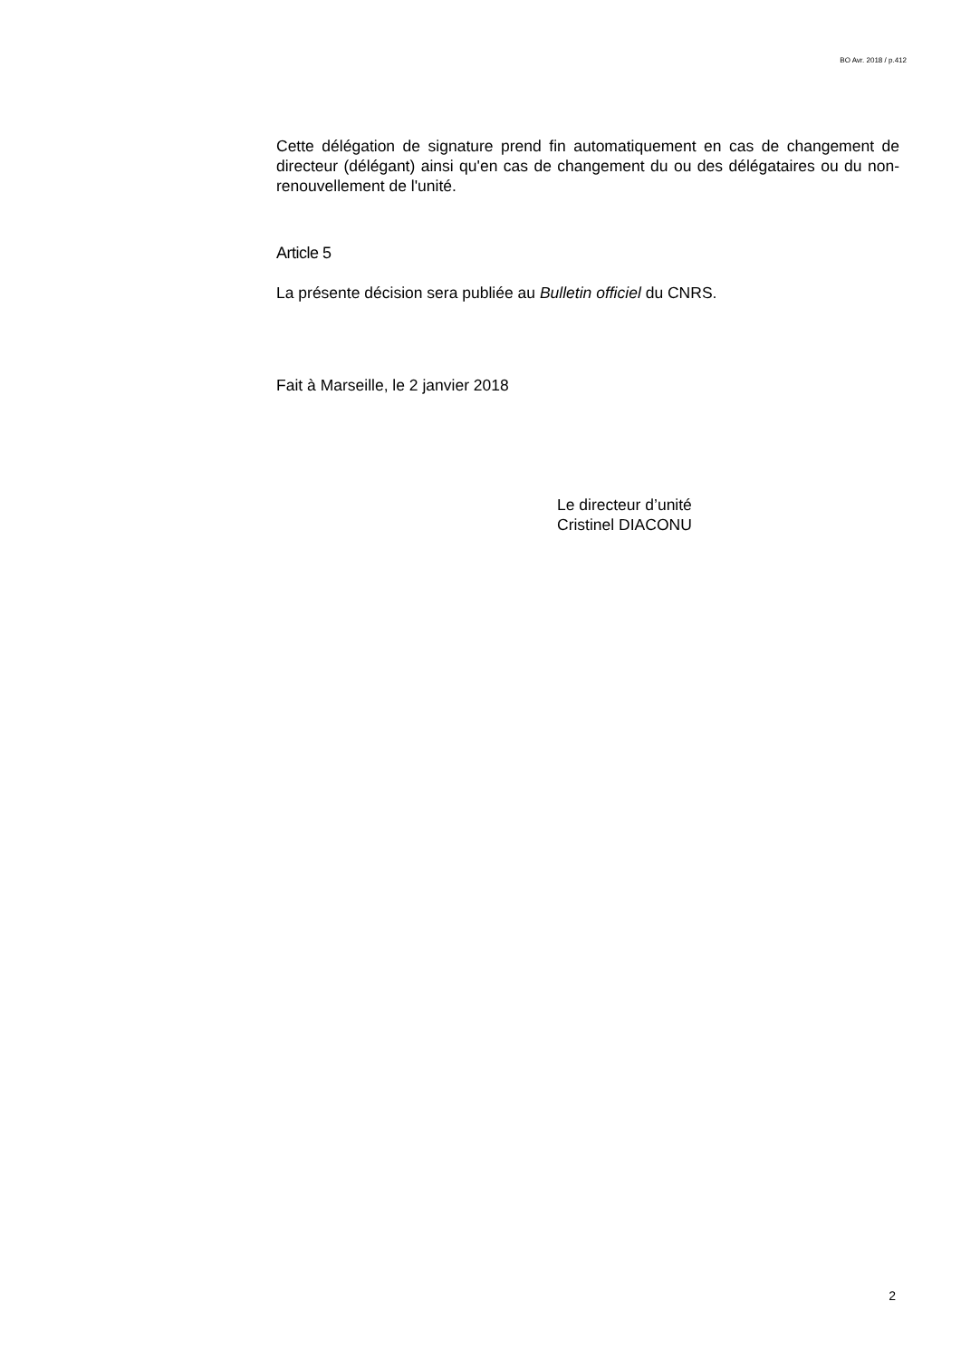BO Avr. 2018 / p.412
Cette délégation de signature prend fin automatiquement en cas de changement de directeur (délégant) ainsi qu'en cas de changement du ou des délégataires ou du non-renouvellement de l'unité.
Article 5
La présente décision sera publiée au Bulletin officiel du CNRS.
Fait à Marseille, le 2 janvier 2018
Le directeur d’unité
Cristinel DIACONU
2